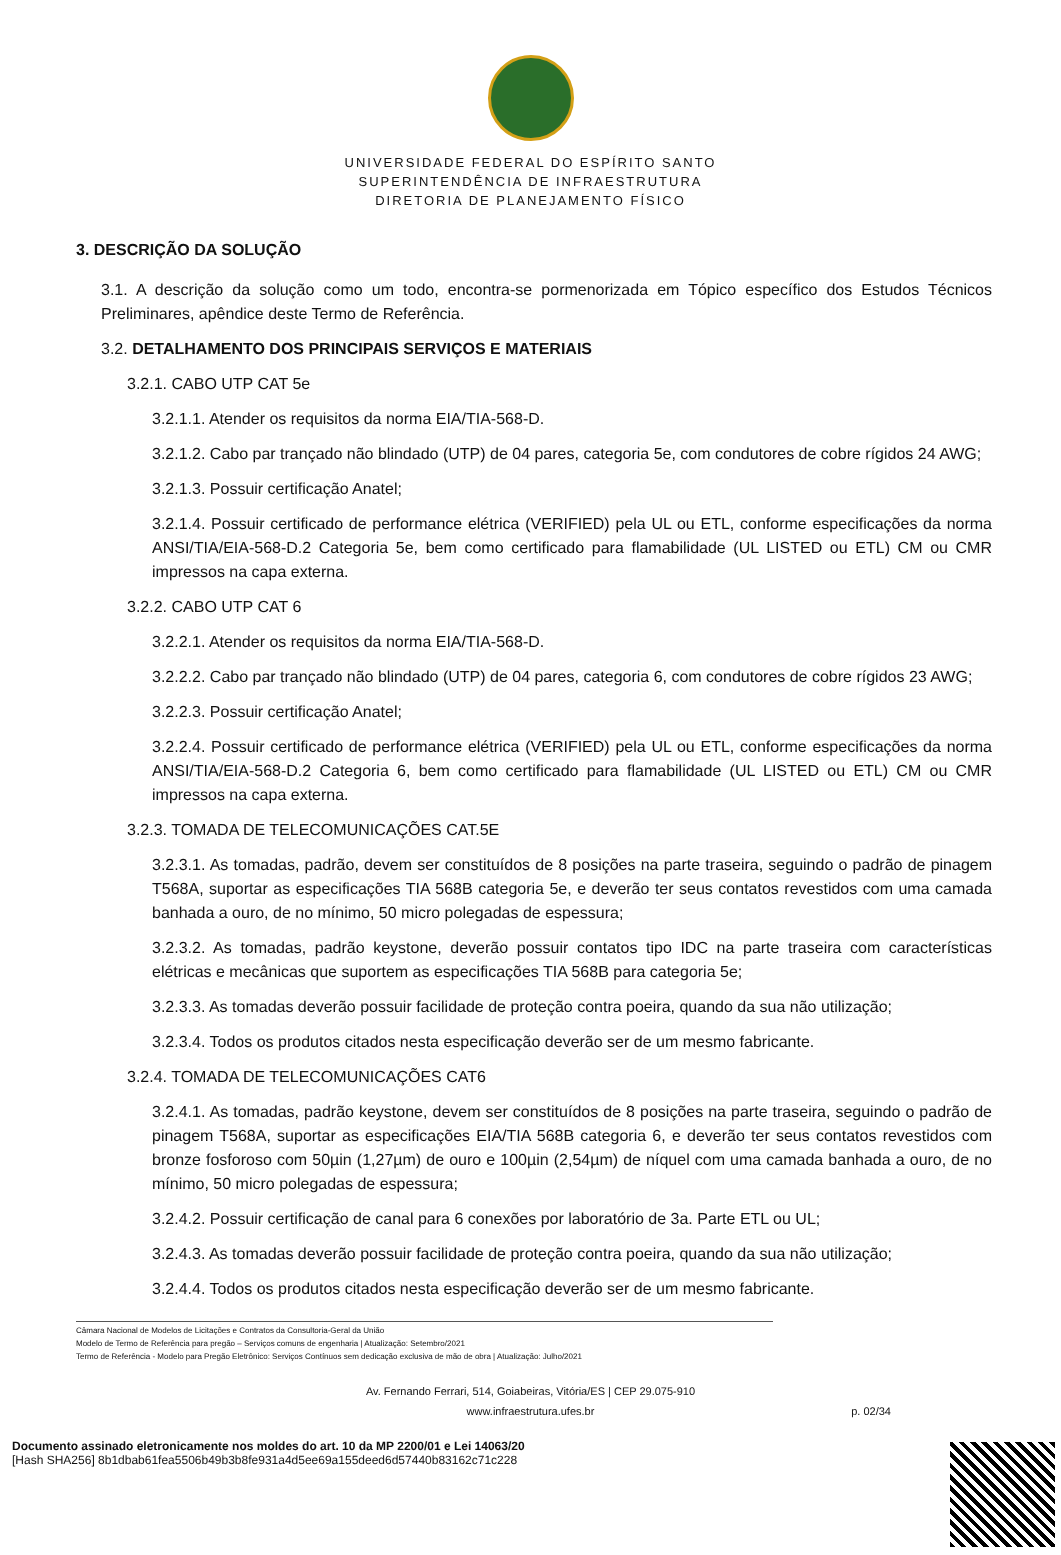UNIVERSIDADE FEDERAL DO ESPÍRITO SANTO
SUPERINTENDÊNCIA DE INFRAESTRUTURA
DIRETORIA DE PLANEJAMENTO FÍSICO
3. DESCRIÇÃO DA SOLUÇÃO
3.1. A descrição da solução como um todo, encontra-se pormenorizada em Tópico específico dos Estudos Técnicos Preliminares, apêndice deste Termo de Referência.
3.2. DETALHAMENTO DOS PRINCIPAIS SERVIÇOS E MATERIAIS
3.2.1. CABO UTP CAT 5e
3.2.1.1. Atender os requisitos da norma EIA/TIA-568-D.
3.2.1.2. Cabo par trançado não blindado (UTP) de 04 pares, categoria 5e, com condutores de cobre rígidos 24 AWG;
3.2.1.3. Possuir certificação Anatel;
3.2.1.4. Possuir certificado de performance elétrica (VERIFIED) pela UL ou ETL, conforme especificações da norma ANSI/TIA/EIA-568-D.2 Categoria 5e, bem como certificado para flamabilidade (UL LISTED ou ETL) CM ou CMR impressos na capa externa.
3.2.2. CABO UTP CAT 6
3.2.2.1. Atender os requisitos da norma EIA/TIA-568-D.
3.2.2.2. Cabo par trançado não blindado (UTP) de 04 pares, categoria 6, com condutores de cobre rígidos 23 AWG;
3.2.2.3. Possuir certificação Anatel;
3.2.2.4. Possuir certificado de performance elétrica (VERIFIED) pela UL ou ETL, conforme especificações da norma ANSI/TIA/EIA-568-D.2 Categoria 6, bem como certificado para flamabilidade (UL LISTED ou ETL) CM ou CMR impressos na capa externa.
3.2.3. TOMADA DE TELECOMUNICAÇÕES CAT.5E
3.2.3.1. As tomadas, padrão, devem ser constituídos de 8 posições na parte traseira, seguindo o padrão de pinagem T568A, suportar as especificações TIA 568B categoria 5e, e deverão ter seus contatos revestidos com uma camada banhada a ouro, de no mínimo, 50 micro polegadas de espessura;
3.2.3.2. As tomadas, padrão keystone, deverão possuir contatos tipo IDC na parte traseira com características elétricas e mecânicas que suportem as especificações TIA 568B para categoria 5e;
3.2.3.3. As tomadas deverão possuir facilidade de proteção contra poeira, quando da sua não utilização;
3.2.3.4. Todos os produtos citados nesta especificação deverão ser de um mesmo fabricante.
3.2.4. TOMADA DE TELECOMUNICAÇÕES CAT6
3.2.4.1. As tomadas, padrão keystone, devem ser constituídos de 8 posições na parte traseira, seguindo o padrão de pinagem T568A, suportar as especificações EIA/TIA 568B categoria 6, e deverão ter seus contatos revestidos com bronze fosforoso com 50µin (1,27µm) de ouro e 100µin (2,54µm) de níquel com uma camada banhada a ouro, de no mínimo, 50 micro polegadas de espessura;
3.2.4.2. Possuir certificação de canal para 6 conexões por laboratório de 3a. Parte ETL ou UL;
3.2.4.3. As tomadas deverão possuir facilidade de proteção contra poeira, quando da sua não utilização;
3.2.4.4. Todos os produtos citados nesta especificação deverão ser de um mesmo fabricante.
Câmara Nacional de Modelos de Licitações e Contratos da Consultoria-Geral da União
Modelo de Termo de Referência para pregão – Serviços comuns de engenharia | Atualização: Setembro/2021
Termo de Referência - Modelo para Pregão Eletrônico: Serviços Contínuos sem dedicação exclusiva de mão de obra | Atualização: Julho/2021
Av. Fernando Ferrari, 514, Goiabeiras, Vitória/ES | CEP 29.075-910
www.infraestrutura.ufes.br
p. 02/34
Documento assinado eletronicamente nos moldes do art. 10 da MP 2200/01 e Lei 14063/20
[Hash SHA256] 8b1dbab61fea5506b49b3b8fe931a4d5ee69a155deed6d57440b83162c71c228